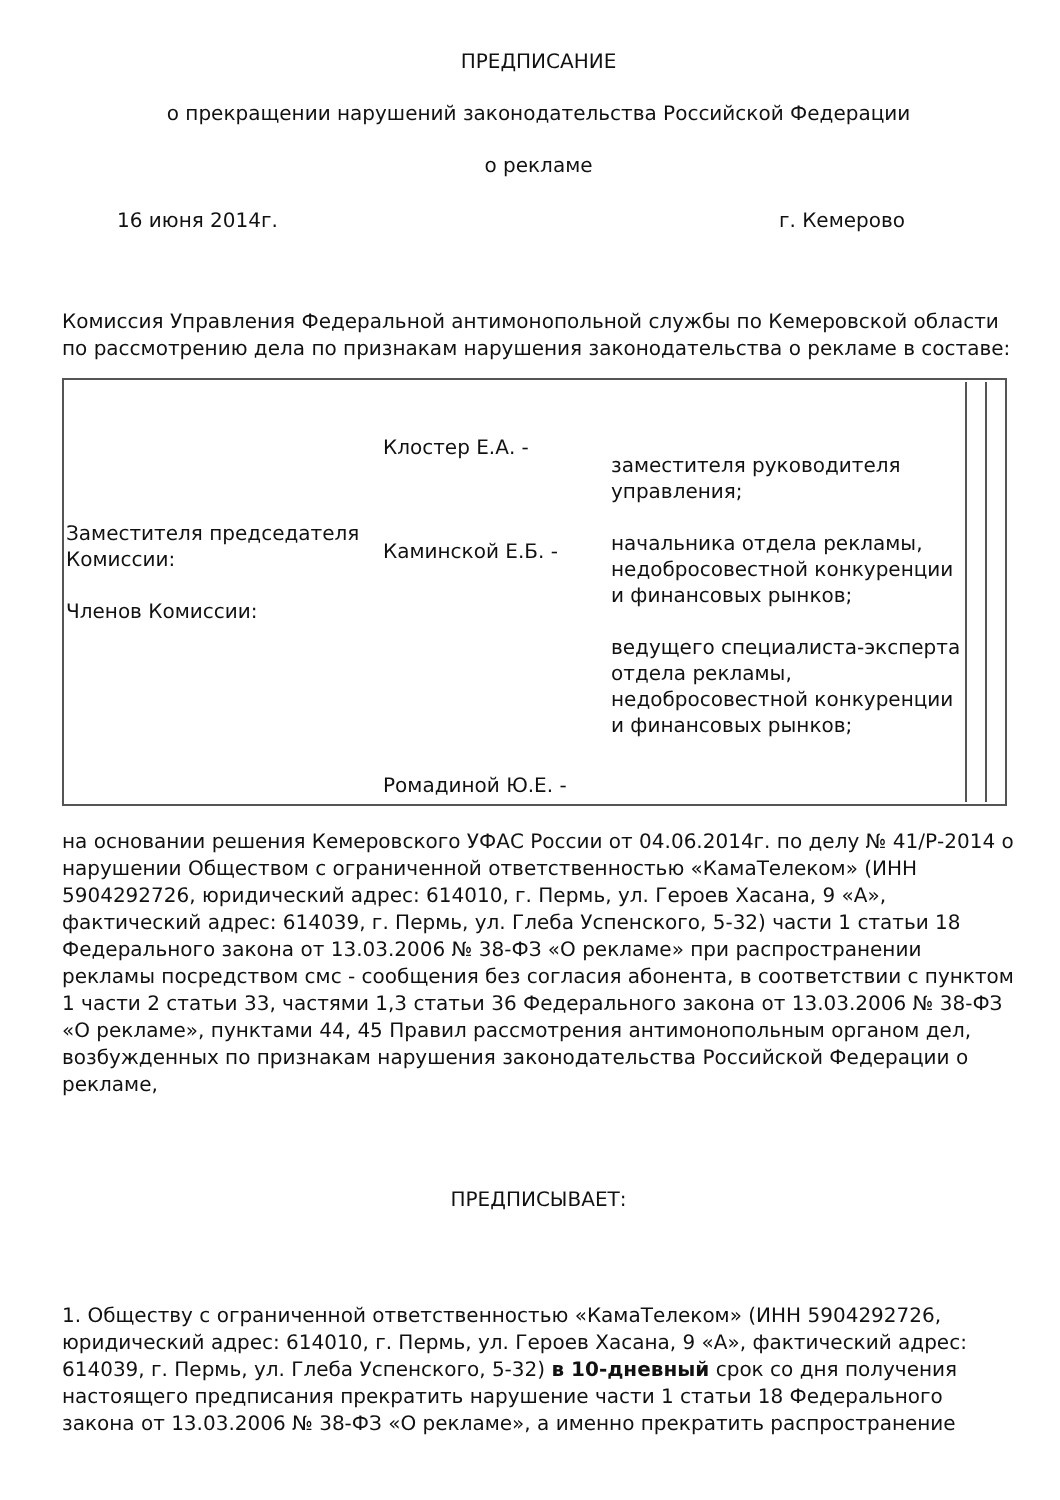ПРЕДПИСАНИЕ
о прекращении нарушений законодательства Российской Федерации
о рекламе
16 июня 2014г. г. Кемерово
Комиссия Управления Федеральной антимонопольной службы по Кемеровской области по рассмотрению дела по признакам нарушения законодательства о рекламе в составе:
| Заместителя председателя Комиссии: Членов Комиссии: | Клостер Е.А. - Каминской Е.Б. - Ромадиной Ю.Е. - | заместителя руководителя управления; начальника отдела рекламы, недобросовестной конкуренции и финансовых рынков; ведущего специалиста-эксперта отдела рекламы, недобросовестной конкуренции и финансовых рынков; | | |
на основании решения Кемеровского УФАС России от 04.06.2014г. по делу № 41/Р-2014 о нарушении Обществом с ограниченной ответственностью «КамаТелеком» (ИНН 5904292726, юридический адрес: 614010, г. Пермь, ул. Героев Хасана, 9 «А», фактический адрес: 614039, г. Пермь, ул. Глеба Успенского, 5-32) части 1 статьи 18 Федерального закона от 13.03.2006 № 38-ФЗ «О рекламе» при распространении рекламы посредством смс - сообщения без согласия абонента, в соответствии с пунктом 1 части 2 статьи 33, частями 1,3 статьи 36 Федерального закона от 13.03.2006 № 38-ФЗ «О рекламе», пунктами 44, 45 Правил рассмотрения антимонопольным органом дел, возбужденных по признакам нарушения законодательства Российской Федерации о рекламе,
ПРЕДПИСЫВАЕТ:
1. Обществу с ограниченной ответственностью «КамаТелеком» (ИНН 5904292726, юридический адрес: 614010, г. Пермь, ул. Героев Хасана, 9 «А», фактический адрес: 614039, г. Пермь, ул. Глеба Успенского, 5-32) в 10-дневный срок со дня получения настоящего предписания прекратить нарушение части 1 статьи 18 Федерального закона от 13.03.2006 № 38-ФЗ «О рекламе», а именно прекратить распространение